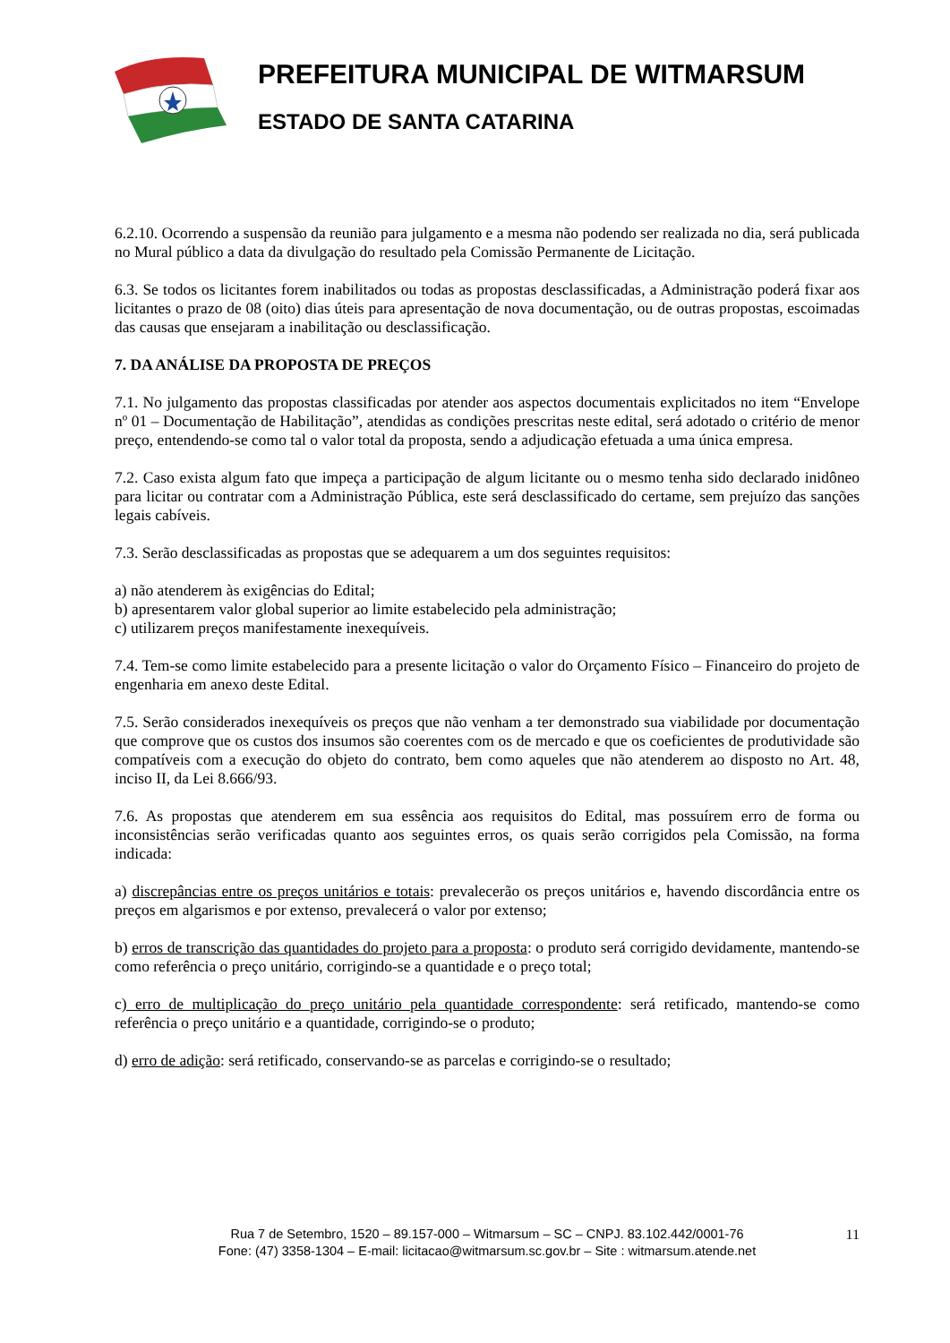PREFEITURA MUNICIPAL DE WITMARSUM
ESTADO DE SANTA CATARINA
6.2.10. Ocorrendo a suspensão da reunião para julgamento e a mesma não podendo ser realizada no dia, será publicada no Mural público a data da divulgação do resultado pela Comissão Permanente de Licitação.
6.3. Se todos os licitantes forem inabilitados ou todas as propostas desclassificadas, a Administração poderá fixar aos licitantes o prazo de 08 (oito) dias úteis para apresentação de nova documentação, ou de outras propostas, escoimadas das causas que ensejaram a inabilitação ou desclassificação.
7. DA ANÁLISE DA PROPOSTA DE PREÇOS
7.1. No julgamento das propostas classificadas por atender aos aspectos documentais explicitados no item “Envelope nº 01 – Documentação de Habilitação”, atendidas as condições prescritas neste edital, será adotado o critério de menor preço, entendendo-se como tal o valor total da proposta, sendo a adjudicação efetuada a uma única empresa.
7.2. Caso exista algum fato que impeça a participação de algum licitante ou o mesmo tenha sido declarado inidôneo para licitar ou contratar com a Administração Pública, este será desclassificado do certame, sem prejuízo das sanções legais cabíveis.
7.3. Serão desclassificadas as propostas que se adequarem a um dos seguintes requisitos:
a) não atenderem às exigências do Edital;
b) apresentarem valor global superior ao limite estabelecido pela administração;
c) utilizarem preços manifestamente inexequíveis.
7.4. Tem-se como limite estabelecido para a presente licitação o valor do Orçamento Físico – Financeiro do projeto de engenharia em anexo deste Edital.
7.5. Serão considerados inexequíveis os preços que não venham a ter demonstrado sua viabilidade por documentação que comprove que os custos dos insumos são coerentes com os de mercado e que os coeficientes de produtividade são compatíveis com a execução do objeto do contrato, bem como aqueles que não atenderem ao disposto no Art. 48, inciso II, da Lei 8.666/93.
7.6. As propostas que atenderem em sua essência aos requisitos do Edital, mas possuírem erro de forma ou inconsistências serão verificadas quanto aos seguintes erros, os quais serão corrigidos pela Comissão, na forma indicada:
a) discrepâncias entre os preços unitários e totais: prevalecerão os preços unitários e, havendo discordância entre os preços em algarismos e por extenso, prevalecerá o valor por extenso;
b) erros de transcrição das quantidades do projeto para a proposta: o produto será corrigido devidamente, mantendo-se como referência o preço unitário, corrigindo-se a quantidade e o preço total;
c) erro de multiplicação do preço unitário pela quantidade correspondente: será retificado, mantendo-se como referência o preço unitário e a quantidade, corrigindo-se o produto;
d) erro de adição: será retificado, conservando-se as parcelas e corrigindo-se o resultado;
Rua 7 de Setembro, 1520 – 89.157-000 – Witmarsum – SC – CNPJ. 83.102.442/0001-76
Fone: (47) 3358-1304 – E-mail: licitacao@witmarsum.sc.gov.br – Site : witmarsum.atende.net
11